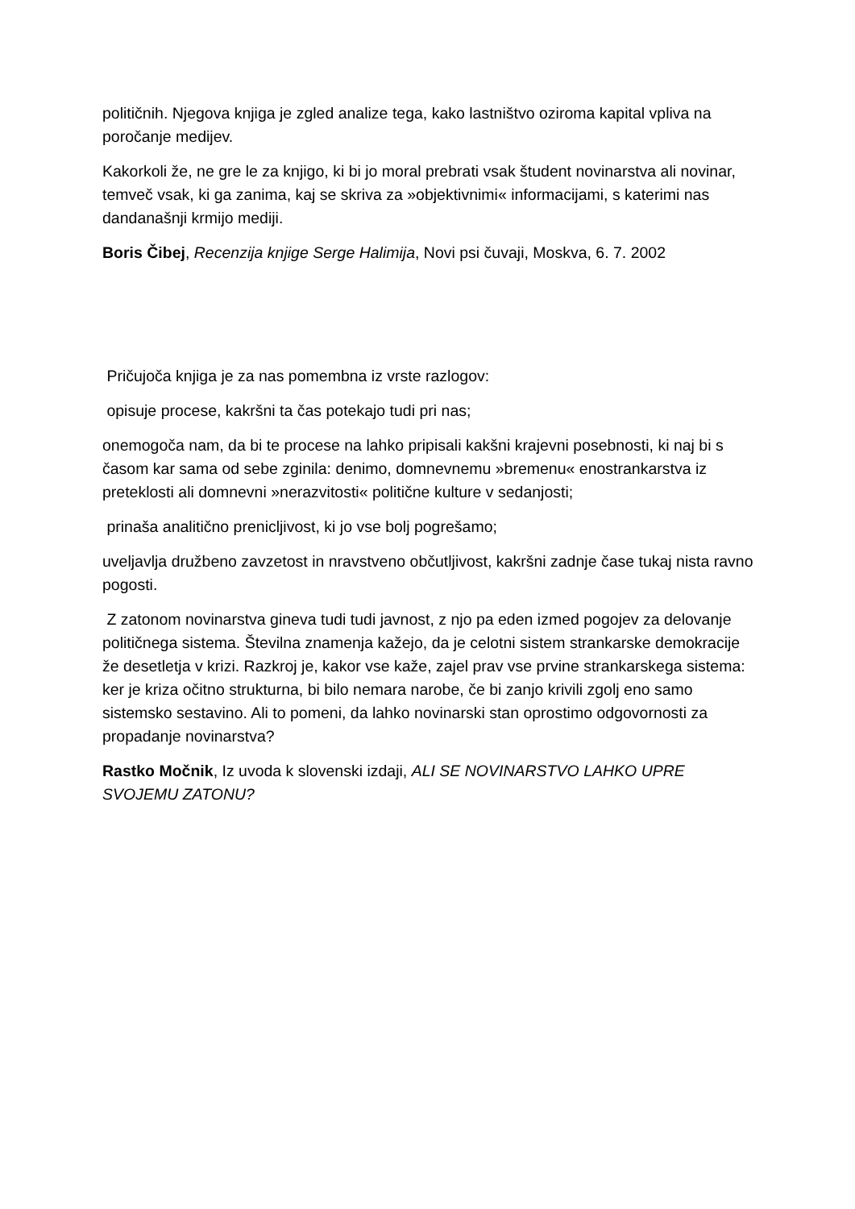političnih. Njegova knjiga je zgled analize tega, kako lastništvo oziroma kapital vpliva na poročanje medijev.
Kakorkoli že, ne gre le za knjigo, ki bi jo moral prebrati vsak študent novinarstva ali novinar, temveč vsak, ki ga zanima, kaj se skriva za »objektivnimi« informacijami, s katerimi nas dandanašnji krmijo mediji.
Boris Čibej, Recenzija knjige Serge Halimija, Novi psi čuvaji, Moskva, 6. 7. 2002
Pričujoča knjiga je za nas pomembna iz vrste razlogov:
opisuje procese, kakršni ta čas potekajo tudi pri nas;
onemogoča nam, da bi te procese na lahko pripisali kakšni krajevni posebnosti, ki naj bi s časom kar sama od sebe zginila: denimo, domnevnemu »bremenu« enostrankarstva iz preteklosti ali domnevni »nerazvitosti« politične kulture v sedanjosti;
prinaša analitično prenicljivost, ki jo vse bolj pogrešamo;
uveljavlja družbeno zavzetost in nravstveno občutljivost, kakršni zadnje čase tukaj nista ravno pogosti.
Z zatonom novinarstva gineva tudi tudi javnost, z njo pa eden izmed pogojev za delovanje političnega sistema. Številna znamenja kažejo, da je celotni sistem strankarske demokracije že desetletja v krizi. Razkroj je, kakor vse kaže, zajel prav vse prvine strankarskega sistema: ker je kriza očitno strukturna, bi bilo nemara narobe, če bi zanjo krivili zgolj eno samo sistemsko sestavino. Ali to pomeni, da lahko novinarski stan oprostimo odgovornosti za propadanje novinarstva?
Rastko Močnik, Iz uvoda k slovenski izdaji, ALI SE NOVINARSTVO LAHKO UPRE SVOJEMU ZATONU?